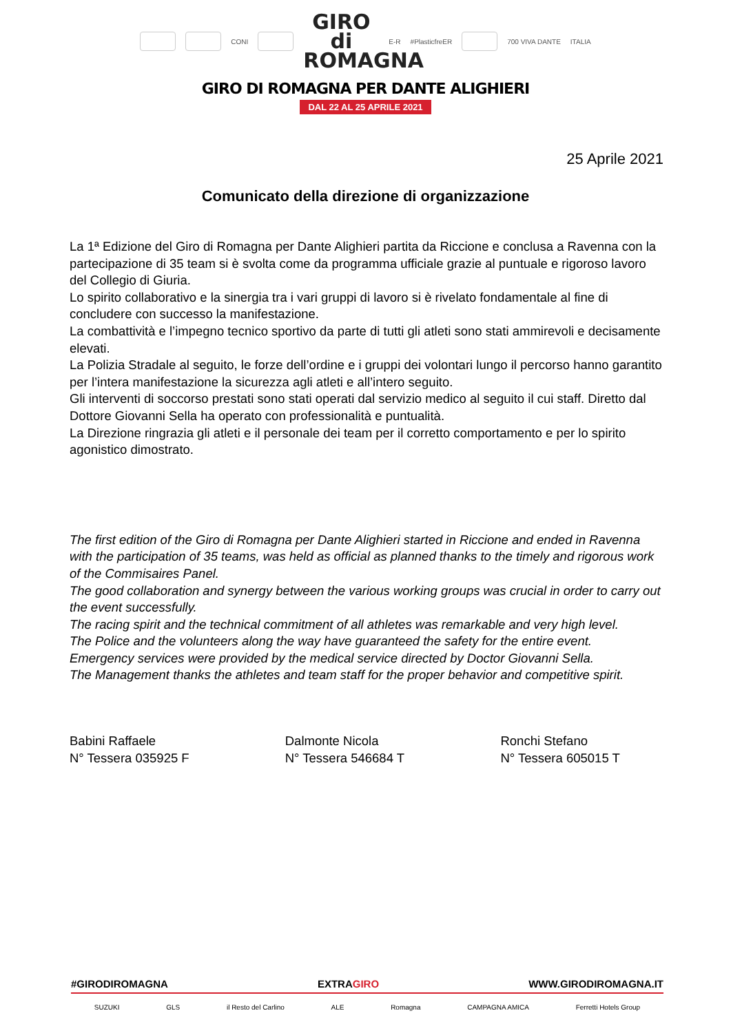CONI GIRO di ROMAGNA E-R #PlasticfreER 700 VIVA DANTE ITALIA
GIRO DI ROMAGNA PER DANTE ALIGHIERI
DAL 22 AL 25 APRILE 2021
25 Aprile 2021
Comunicato della direzione di organizzazione
La 1ª Edizione del Giro di Romagna per Dante Alighieri partita da Riccione e conclusa a Ravenna con la partecipazione di 35 team si è svolta come da programma ufficiale grazie al puntuale e rigoroso lavoro del Collegio di Giuria.
Lo spirito collaborativo e la sinergia tra i vari gruppi di lavoro si è rivelato fondamentale al fine di concludere con successo la manifestazione.
La combattività e l’impegno tecnico sportivo da parte di tutti gli atleti sono stati ammirevoli e decisamente elevati.
La Polizia Stradale al seguito, le forze dell’ordine e i gruppi dei volontari lungo il percorso hanno garantito per l’intera manifestazione la sicurezza agli atleti e all’intero seguito.
Gli interventi di soccorso prestati sono stati operati dal servizio medico al seguito il cui staff. Diretto dal Dottore Giovanni Sella ha operato con professionalità e puntualità.
La Direzione ringrazia gli atleti e il personale dei team per il corretto comportamento e per lo spirito agonistico dimostrato.
The first edition of the Giro di Romagna per Dante Alighieri started in Riccione and ended in Ravenna with the participation of 35 teams, was held as official as planned thanks to the timely and rigorous work of the Commisaires Panel.
The good collaboration and synergy between the various working groups was crucial in order to carry out the event successfully.
The racing spirit and the technical commitment of all athletes was remarkable and very high level.
The Police and the volunteers along the way have guaranteed the safety for the entire event.
Emergency services were provided by the medical service directed by Doctor Giovanni Sella.
The Management thanks the athletes and team staff for the proper behavior and competitive spirit.
Babini Raffaele
N° Tessera 035925 F
Dalmonte Nicola
N° Tessera 546684 T
Ronchi Stefano
N° Tessera 605015 T
#GIRODIROMAGNA EXTRAGIRO WWW.GIRODIROMAGNA.IT
SUZUKI GLS il Resto del Carlino ALE Romagna CAMPAGNA AMICA Ferretti Hotels Group